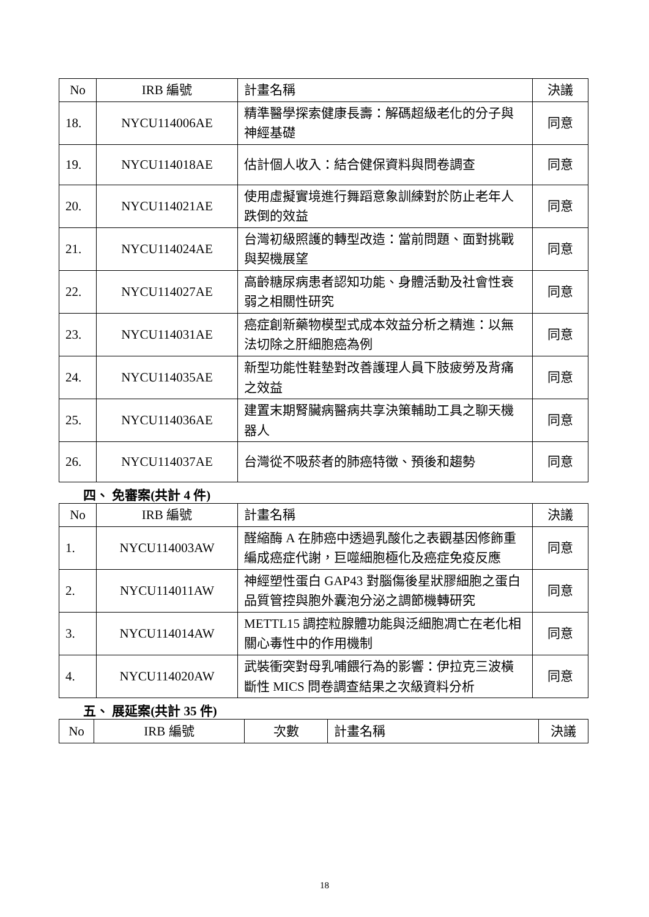| No | IRB 編號 | 計畫名稱 | 決議 |
| --- | --- | --- | --- |
| 18. | NYCU114006AE | 精準醫學探索健康長壽：解碼超級老化的分子與神經基礎 | 同意 |
| 19. | NYCU114018AE | 估計個人收入：結合健保資料與問卷調查 | 同意 |
| 20. | NYCU114021AE | 使用虛擬實境進行舞蹈意象訓練對於防止老年人跌倒的效益 | 同意 |
| 21. | NYCU114024AE | 台灣初級照護的轉型改造：當前問題、面對挑戰與契機展望 | 同意 |
| 22. | NYCU114027AE | 高齡糖尿病患者認知功能、身體活動及社會性衰弱之相關性研究 | 同意 |
| 23. | NYCU114031AE | 癌症創新藥物模型式成本效益分析之精進：以無法切除之肝細胞癌為例 | 同意 |
| 24. | NYCU114035AE | 新型功能性鞋墊對改善護理人員下肢疲勞及背痛之效益 | 同意 |
| 25. | NYCU114036AE | 建置末期腎臟病醫病共享決策輔助工具之聊天機器人 | 同意 |
| 26. | NYCU114037AE | 台灣從不吸菸者的肺癌特徵、預後和趨勢 | 同意 |
四、 免審案(共計 4 件)
| No | IRB 編號 | 計畫名稱 | 決議 |
| --- | --- | --- | --- |
| 1. | NYCU114003AW | 醛縮酶 A 在肺癌中透過乳酸化之表觀基因修飾重編成癌症代謝，巨噬細胞極化及癌症免疫反應 | 同意 |
| 2. | NYCU114011AW | 神經塑性蛋白 GAP43 對腦傷後星狀膠細胞之蛋白品質管控與胞外囊泡分泌之調節機轉研究 | 同意 |
| 3. | NYCU114014AW | METTL15 調控粒腺體功能與泛細胞凋亡在老化相關心毒性中的作用機制 | 同意 |
| 4. | NYCU114020AW | 武裝衝突對母乳哺餵行為的影響：伊拉克三波橫斷性 MICS 問卷調查結果之次級資料分析 | 同意 |
五、 展延案(共計 35 件)
| No | IRB 編號 | 次數 | 計畫名稱 | 決議 |
| --- | --- | --- | --- | --- |
18